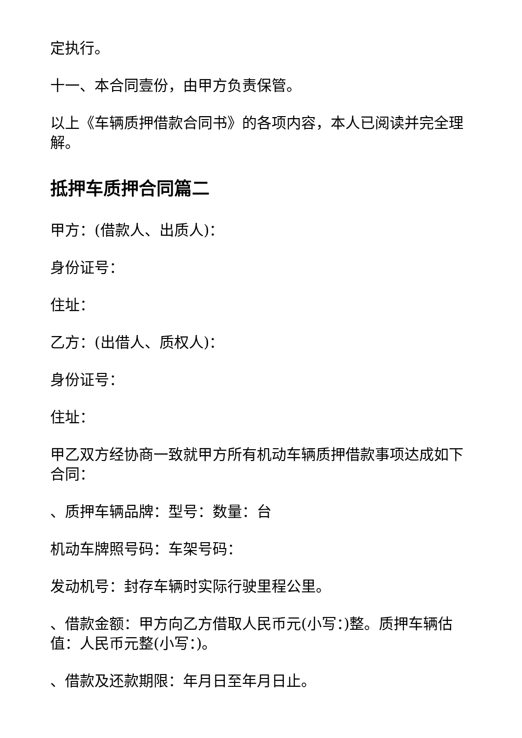定执行。
十一、本合同壹份，由甲方负责保管。
以上《车辆质押借款合同书》的各项内容，本人已阅读并完全理解。
抵押车质押合同篇二
甲方：(借款人、出质人)：
身份证号：
住址：
乙方：(出借人、质权人)：
身份证号：
住址：
甲乙双方经协商一致就甲方所有机动车辆质押借款事项达成如下合同：
、质押车辆品牌：型号：数量：台
机动车牌照号码：车架号码：
发动机号：封存车辆时实际行驶里程公里。
、借款金额：甲方向乙方借取人民币元(小写：)整。质押车辆估值：人民币元整(小写：)。
、借款及还款期限：年月日至年月日止。